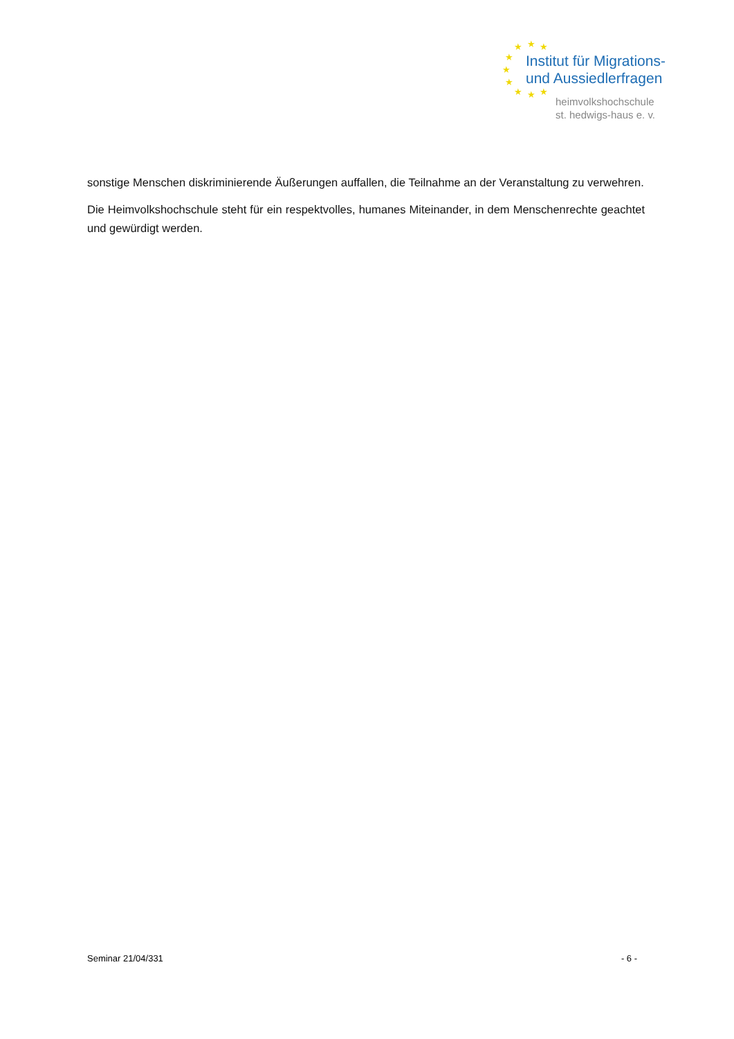★ ★ ★
★
★
★
★ ★ ★
Institut für Migrations-
und Aussiedlerfragen
heimvolkshochschule
st. hedwigs-haus e. v.
sonstige Menschen diskriminierende Äußerungen auffallen, die Teilnahme an der Veranstaltung zu verwehren.
Die Heimvolkshochschule steht für ein respektvolles, humanes Miteinander, in dem Menschenrechte geachtet und gewürdigt werden.
Seminar 21/04/331 - 6 -